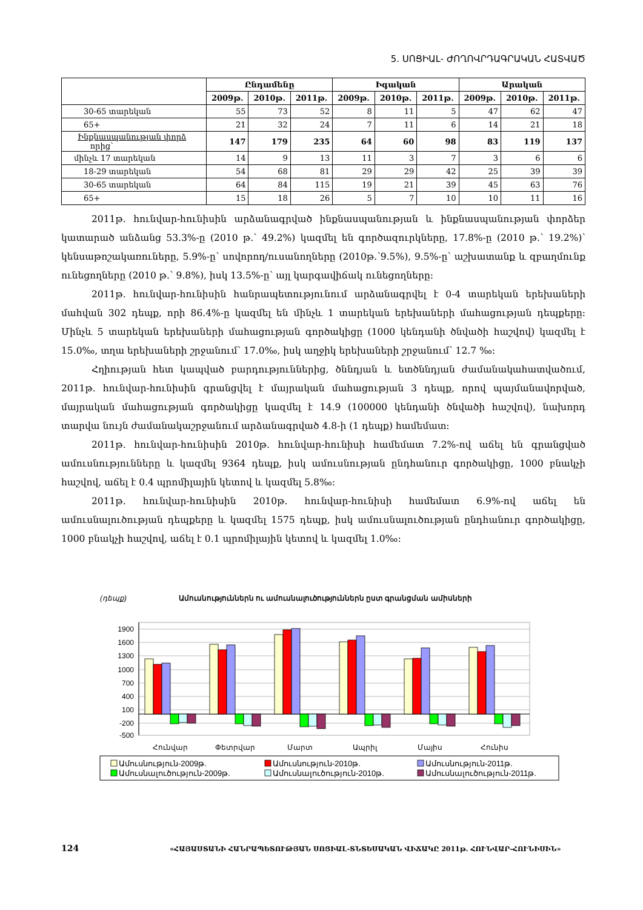5. ՍՈՑԻԱԼ- ԺՈՂՈՎՐԴԱԳՐԱԿԱՆ ՀԱՏՎԱԾ
| | Ընդամենը | | | Իգական | | | Արական | | |
| --- | --- | --- | --- | --- | --- | --- | --- | --- | --- |
| | 2009թ. | 2010թ. | 2011թ. | 2009թ. | 2010թ. | 2011թ. | 2009թ. | 2010թ. | 2011թ. |
| 30-65 տարեկան | 55 | 73 | 52 | 8 | 11 | 5 | 47 | 62 | 47 |
| 65+ | 21 | 32 | 24 | 7 | 11 | 6 | 14 | 21 | 18 |
| Ինքնասպանության փորձ որից՝ | 147 | 179 | 235 | 64 | 60 | 98 | 83 | 119 | 137 |
| մինչև 17 տարեկան | 14 | 9 | 13 | 11 | 3 | 7 | 3 | 6 | 6 |
| 18-29 տարեկան | 54 | 68 | 81 | 29 | 29 | 42 | 25 | 39 | 39 |
| 30-65 տարեկան | 64 | 84 | 115 | 19 | 21 | 39 | 45 | 63 | 76 |
| 65+ | 15 | 18 | 26 | 5 | 7 | 10 | 10 | 11 | 16 |
2011թ. հունվար-հունիսին արձանագրված ինքնասպանության և ինքնասպանության փորձեր կատարած անձանց 53.3%-ը (2010 թ.՝ 49.2%) կազմել են գործազուրկները, 17.8%-ը (2010 թ.՝ 19.2%)՝ կենսաթոշակառուները, 5.9%-ը՝ սովորող/ուսանողները (2010թ.՝9.5%), 9.5%-ը՝ աշխատանք և զբաղմունք ունեցողները (2010 թ.՝ 9.8%), իսկ 13.5%-ը՝ այլ կարգավիճակ ունեցողները:
2011թ. հունվար-հունիսին հանրապետությունում արձանագրվել է 0-4 տարեկան երեխաների մահվան 302 դեպք, որի 86.4%-ը կազմել են մինչև 1 տարեկան երեխաների մահացության դեպքերը: Մինչև 5 տարեկան երեխաների մահացության գործակիցը (1000 կենդանի ծնվածի հաշվով) կազմել է 15.0‰, տղա երեխաների շրջանում՝ 17.0‰, իսկ աղջիկ երեխաների շրջանում՝ 12.7 ‰:
Հղիության հետ կապված բարդություններից, ծննդյան և ետծննդյան ժամանակահատվածում, 2011թ. հունվար-հունիսին գրանցվել է մայրական մահացության 3 դեպք, որով պայմանավորված, մայրական մահացության գործակիցը կազմել է 14.9 (100000 կենդանի ծնվածի հաշվով), նախորդ տարվա նույն ժամանակաշրջանում արձանագրված 4.8-ի (1 դեպք) համեմատ:
2011թ. հունվար-հունիսին 2010թ. հունվար-հունիսի համեմատ 7.2%-ով աճել են գրանցված ամուսնությունները և կազմել 9364 դեպք, իսկ ամուսնության ընդհանուր գործակիցը, 1000 բնակչի հաշվով, աճել է 0.4 պրոմիլային կետով և կազմել 5.8‰:
2011թ. հունվար-հունիսին 2010թ. հունվար-հունիսի համեմատ 6.9%-ով աճել են ամուսնալուծության դեպքերը և կազմել 1575 դեպք, իսկ ամուսնալուծության ընդհանուր գործակիցը, 1000 բնակչի հաշվով, աճել է 0.1 պրոմիլային կետով և կազմել 1.0‰:
(դեպք)
Ամուսնություններն ու ամուսնալուծություններն ըստ գրանցման ամիսների
1900
1600
1300
1000
700
400
100
-200
-500
Հունվար
Փետրվար
Մարտ
Ապրիլ
Մայիս
Հունիս
Ամուսնություն-2009թ.
Ամուսնություն-2010թ.
Ամուսնություն-2011թ.
Ամուսնալուծություն-2009թ.
Ամուսնալուծություն-2010թ.
Ամուսնալուծություն-2011թ.
124 «ՀԱՅԱՍՏԱՆԻ ՀԱՆՐԱՊԵՏՈՒԹՅԱՆ ՍՈՑԻԱԼ-ՏՆՏԵՍԱԿԱՆ ՎԻՃԱԿԸ 2011թ. ՀՈՒՆՎԱՐ-ՀՈՒՆԻՍԻՆ»